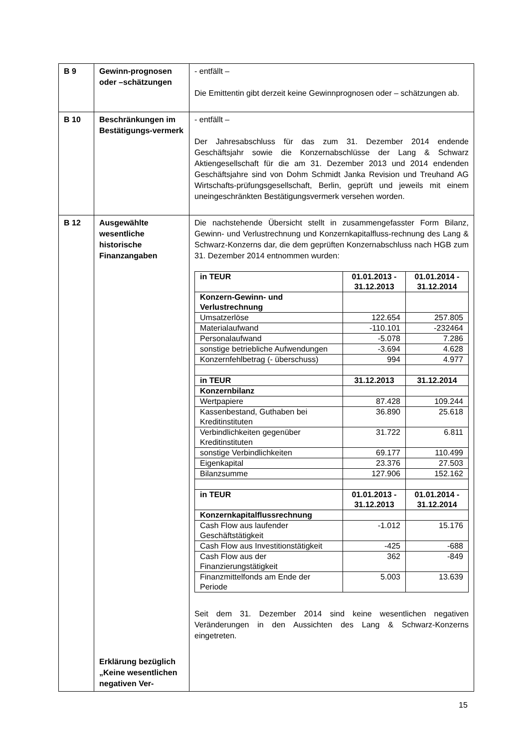| B 9 | Gewinn-prognosen oder –schätzungen | - entfällt – Die Emittentin gibt derzeit keine Gewinnprognosen oder – schätzungen ab. |
| B 10 | Beschränkungen im Bestätigungs-vermerk | - entfällt – Der Jahresabschluss für das zum 31. Dezember 2014 endende Geschäftsjahr sowie die Konzernabschlüsse der Lang & Schwarz Aktiengesellschaft für die am 31. Dezember 2013 und 2014 endenden Geschäftsjahre sind von Dohm Schmidt Janka Revision und Treuhand AG Wirtschafts-prüfungsgesellschaft, Berlin, geprüft und jeweils mit einem uneingeschränkten Bestätigungsvermerk versehen worden. |
| B 12 | Ausgewählte wesentliche historische Finanzangaben Erklärung bezüglich „Keine wesentlichen negativen Ver- | Die nachstehende Übersicht stellt in zusammengefasster Form Bilanz, Gewinn- und Verlustrechnung und Konzernkapitalfluss-rechnung des Lang & Schwarz-Konzerns dar, die dem geprüften Konzernabschluss nach HGB zum 31. Dezember 2014 entnommen wurden: / in TEUR / 01.01.2013 - 31.12.2013 / 01.01.2014 - 31.12.2014 / / --- / --- / --- / / Konzern-Gewinn- und Verlustrechnung / / / / Umsatzerlöse / 122.654 / 257.805 / / Materialaufwand / -110.101 / -232464 / / Personalaufwand / -5.078 / 7.286 / / sonstige betriebliche Aufwendungen / -3.694 / 4.628 / / Konzernfehlbetrag (- überschuss) / 994 / 4.977 / / in TEUR / 31.12.2013 / 31.12.2014 / / Konzernbilanz / / / / Wertpapiere / 87.428 / 109.244 / / Kassenbestand, Guthaben bei Kreditinstituten / 36.890 / 25.618 / / Verbindlichkeiten gegenüber Kreditinstituten / 31.722 / 6.811 / / sonstige Verbindlichkeiten / 69.177 / 110.499 / / Eigenkapital / 23.376 / 27.503 / / Bilanzsumme / 127.906 / 152.162 / / in TEUR / 01.01.2013 - 31.12.2013 / 01.01.2014 - 31.12.2014 / / Konzernkapitalflussrechnung / / / / Cash Flow aus laufender Geschäftstätigkeit / -1.012 / 15.176 / / Cash Flow aus Investitionstätigkeit / -425 / -688 / / Cash Flow aus der Finanzierungstätigkeit / 362 / -849 / / Finanzmittelfonds am Ende der Periode / 5.003 / 13.639 / Seit dem 31. Dezember 2014 sind keine wesentlichen negativen Veränderungen in den Aussichten des Lang & Schwarz-Konzerns eingetreten. |
15